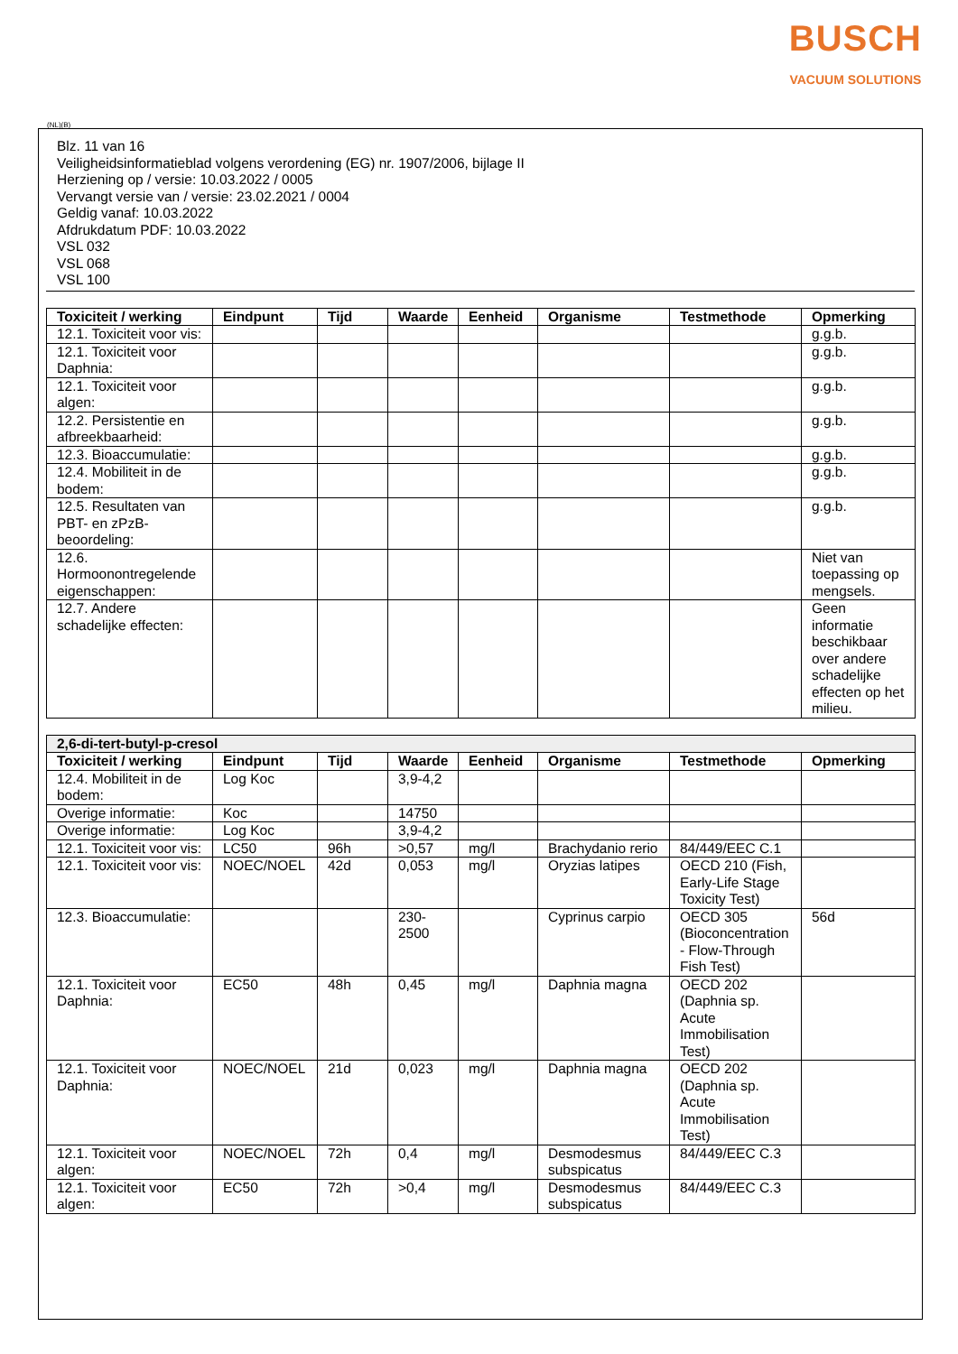BUSCH
VACUUM SOLUTIONS
(NL)(B)
Blz. 11 van 16
Veiligheidsinformatieblad volgens verordening (EG) nr. 1907/2006, bijlage II
Herziening op / versie: 10.03.2022 / 0005
Vervangt versie van / versie: 23.02.2021 / 0004
Geldig vanaf: 10.03.2022
Afdrukdatum PDF: 10.03.2022
VSL 032
VSL 068
VSL 100
| Toxiciteit / werking | Eindpunt | Tijd | Waarde | Eenheid | Organisme | Testmethode | Opmerking |
| --- | --- | --- | --- | --- | --- | --- | --- |
| 12.1. Toxiciteit voor vis: | | | | | | | g.g.b. |
| 12.1. Toxiciteit voor Daphnia: | | | | | | | g.g.b. |
| 12.1. Toxiciteit voor algen: | | | | | | | g.g.b. |
| 12.2. Persistentie en afbreekbaarheid: | | | | | | | g.g.b. |
| 12.3. Bioaccumulatie: | | | | | | | g.g.b. |
| 12.4. Mobiliteit in de bodem: | | | | | | | g.g.b. |
| 12.5. Resultaten van PBT- en zPzB-beoordeling: | | | | | | | g.g.b. |
| 12.6. Hormoonontregelende eigenschappen: | | | | | | | Niet van toepassing op mengsels. |
| 12.7. Andere schadelijke effecten: | | | | | | | Geen informatie beschikbaar over andere schadelijke effecten op het milieu. |
| 2,6-di-tert-butyl-p-cresol | | | | | | | |
| Toxiciteit / werking | Eindpunt | Tijd | Waarde | Eenheid | Organisme | Testmethode | Opmerking |
| 12.4. Mobiliteit in de bodem: | Log Koc | | 3,9-4,2 | | | | |
| Overige informatie: | Koc | | 14750 | | | | |
| Overige informatie: | Log Koc | | 3,9-4,2 | | | | |
| 12.1. Toxiciteit voor vis: | LC50 | 96h | >0,57 | mg/l | Brachydanio rerio | 84/449/EEC C.1 | |
| 12.1. Toxiciteit voor vis: | NOEC/NOEL | 42d | 0,053 | mg/l | Oryzias latipes | OECD 210 (Fish, Early-Life Stage Toxicity Test) | |
| 12.3. Bioaccumulatie: | | | 230-2500 | | Cyprinus carpio | OECD 305 (Bioconcentration - Flow-Through Fish Test) | 56d |
| 12.1. Toxiciteit voor Daphnia: | EC50 | 48h | 0,45 | mg/l | Daphnia magna | OECD 202 (Daphnia sp. Acute Immobilisation Test) | |
| 12.1. Toxiciteit voor Daphnia: | NOEC/NOEL | 21d | 0,023 | mg/l | Daphnia magna | OECD 202 (Daphnia sp. Acute Immobilisation Test) | |
| 12.1. Toxiciteit voor algen: | NOEC/NOEL | 72h | 0,4 | mg/l | Desmodesmus subspicatus | 84/449/EEC C.3 | |
| 12.1. Toxiciteit voor algen: | EC50 | 72h | >0,4 | mg/l | Desmodesmus subspicatus | 84/449/EEC C.3 | |